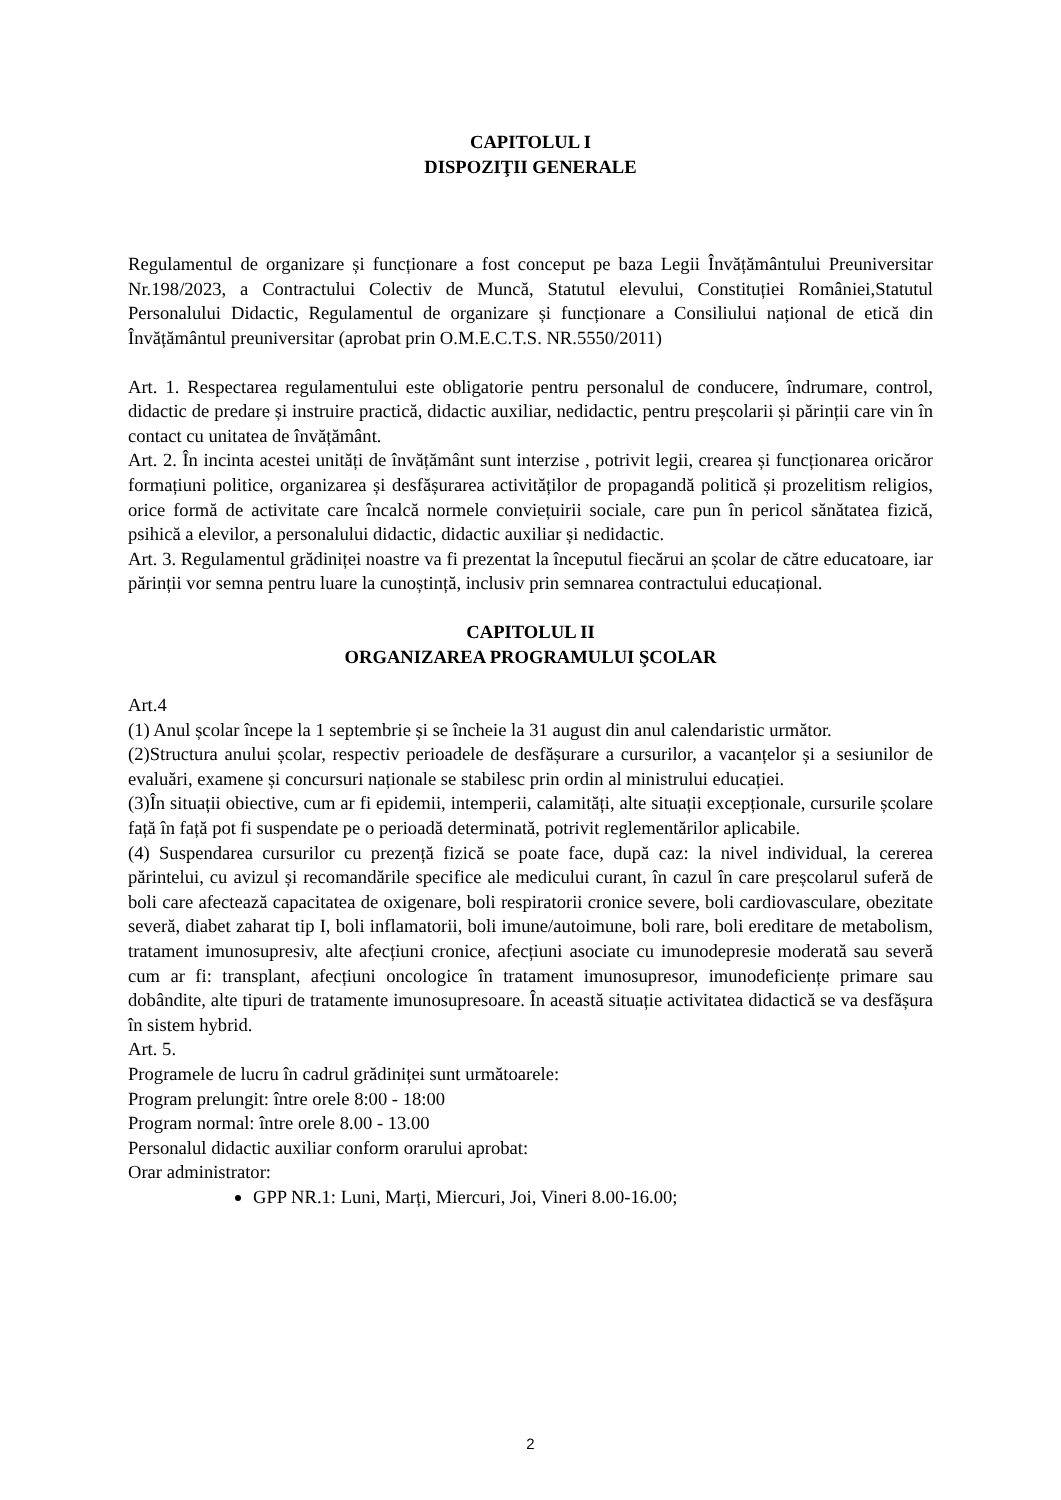CAPITOLUL I
DISPOZIŢII GENERALE
Regulamentul de organizare și funcționare a fost conceput pe baza Legii Învățământului Preuniversitar Nr.198/2023, a Contractului Colectiv de Muncă, Statutul elevului, Constituției României,Statutul Personalului Didactic, Regulamentul de organizare și funcționare a Consiliului național de etică din Învățământul preuniversitar (aprobat prin O.M.E.C.T.S. NR.5550/2011)
Art. 1. Respectarea regulamentului este obligatorie pentru personalul de conducere, îndrumare, control, didactic de predare și instruire practică, didactic auxiliar, nedidactic, pentru preșcolarii și părinții care vin în contact cu unitatea de învățământ.
Art. 2. În incinta acestei unități de învățământ sunt interzise , potrivit legii, crearea și funcționarea oricăror formațiuni politice, organizarea și desfășurarea activităților de propagandă politică și prozelitism religios, orice formă de activitate care încalcă normele conviețuirii sociale, care pun în pericol sănătatea fizică, psihică a elevilor, a personalului didactic, didactic auxiliar și nedidactic.
Art. 3. Regulamentul grădiniței noastre va fi prezentat la începutul fiecărui an școlar de către educatoare, iar părinții vor semna pentru luare la cunoștință, inclusiv prin semnarea contractului educațional.
CAPITOLUL II
ORGANIZAREA PROGRAMULUI ŞCOLAR
Art.4
(1) Anul școlar începe la 1 septembrie și se încheie la 31 august din anul calendaristic următor.
(2)Structura anului școlar, respectiv perioadele de desfășurare a cursurilor, a vacanțelor și a sesiunilor de evaluări, examene și concursuri naționale se stabilesc prin ordin al ministrului educației.
(3)În situații obiective, cum ar fi epidemii, intemperii, calamități, alte situații excepționale, cursurile școlare față în față pot fi suspendate pe o perioadă determinată, potrivit reglementărilor aplicabile.
(4) Suspendarea cursurilor cu prezență fizică se poate face, după caz: la nivel individual, la cererea părintelui, cu avizul și recomandările specifice ale medicului curant, în cazul în care preșcolarul suferă de boli care afectează capacitatea de oxigenare, boli respiratorii cronice severe, boli cardiovasculare, obezitate severă, diabet zaharat tip I, boli inflamatorii, boli imune/autoimune, boli rare, boli ereditare de metabolism, tratament imunosupresiv, alte afecțiuni cronice, afecțiuni asociate cu imunodepresie moderată sau severă cum ar fi: transplant, afecțiuni oncologice în tratament imunosupresor, imunodeficiențe primare sau dobândite, alte tipuri de tratamente imunosupresoare. În această situație activitatea didactică se va desfășura în sistem hybrid.
Art. 5.
Programele de lucru în cadrul grădiniței sunt următoarele:
Program prelungit: între orele 8:00 - 18:00
Program normal: între orele 8.00 - 13.00
Personalul didactic auxiliar conform orarului aprobat:
Orar administrator:
GPP NR.1: Luni, Marți, Miercuri, Joi, Vineri 8.00-16.00;
2